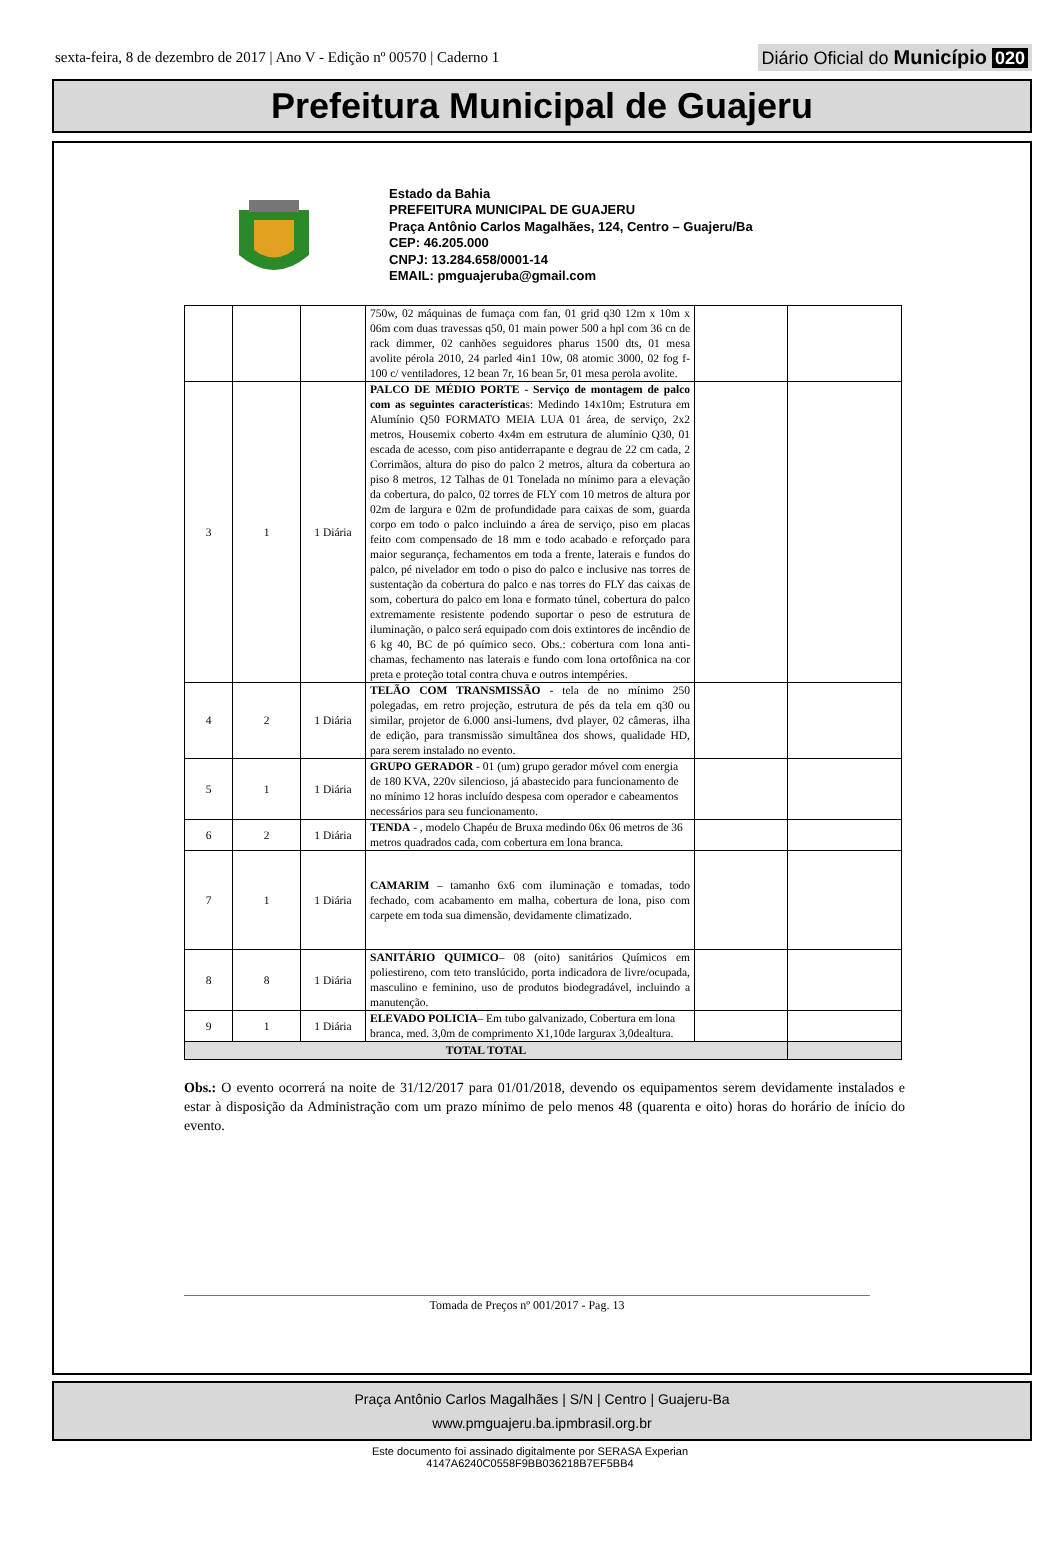sexta-feira, 8 de dezembro de 2017 | Ano V - Edição nº 00570 | Caderno 1
Diário Oficial do Município 020
Prefeitura Municipal de Guajeru
Estado da Bahia
PREFEITURA MUNICIPAL DE GUAJERU
Praça Antônio Carlos Magalhães, 124, Centro – Guajeru/Ba
CEP: 46.205.000
CNPJ: 13.284.658/0001-14
EMAIL: pmguajeruba@gmail.com
| | | | 750w, 02 máquinas de fumaça com fan, 01 grid q30 12m x 10m x 06m com duas travessas q50, 01 main power 500 a hpl com 36 cn de rack dimmer, 02 canhões seguidores pharus 1500 dts, 01 mesa avolite pérola 2010, 24 parled 4in1 10w, 08 atomic 3000, 02 fog f-100 c/ ventiladores, 12 bean 7r, 16 bean 5r, 01 mesa perola avolite. | | |
| 3 | 1 | 1 Diária | PALCO DE MÉDIO PORTE - Serviço de montagem de palco com as seguintes característica s: Medindo 14x10m; Estrutura em Alumínio Q50 FORMATO MEIA LUA 01 área, de serviço, 2x2 metros, Housemix coberto 4x4m em estrutura de alumínio Q30, 01 escada de acesso, com piso antiderrapante e degrau de 22 cm cada, 2 Corrimãos, altura do piso do palco 2 metros, altura da cobertura ao piso 8 metros, 12 Talhas de 01 Tonelada no mínimo para a elevação da cobertura, do palco, 02 torres de FLY com 10 metros de altura por 02m de largura e 02m de profundidade para caixas de som, guarda corpo em todo o palco incluindo a área de serviço, piso em placas feito com compensado de 18 mm e todo acabado e reforçado para maior segurança, fechamentos em toda a frente, laterais e fundos do palco, pé nivelador em todo o piso do palco e inclusive nas torres de sustentação da cobertura do palco e nas torres do FLY das caixas de som, cobertura do palco em lona e formato túnel, cobertura do palco extremamente resistente podendo suportar o peso de estrutura de iluminação, o palco será equipado com dois extintores de incêndio de 6 kg 40, BC de pó químico seco. Obs.: cobertura com lona anti-chamas, fechamento nas laterais e fundo com lona ortofônica na cor preta e proteção total contra chuva e outros intempéries. | | |
| 4 | 2 | 1 Diária | TELÃO COM TRANSMISSÃO - tela de no mínimo 250 polegadas, em retro projeção, estrutura de pés da tela em q30 ou similar, projetor de 6.000 ansi-lumens, dvd player, 02 câmeras, ilha de edição, para transmissão simultânea dos shows, qualidade HD, para serem instalado no evento. | | |
| 5 | 1 | 1 Diária | GRUPO GERADOR - 01 (um) grupo gerador móvel com energia de 180 KVA, 220v silencioso, já abastecido para funcionamento de no mínimo 12 horas incluído despesa com operador e cabeamentos necessários para seu funcionamento. | | |
| 6 | 2 | 1 Diária | TENDA - , modelo Chapéu de Bruxa medindo 06x 06 metros de 36 metros quadrados cada, com cobertura em lona branca. | | |
| 7 | 1 | 1 Diária | CAMARIM – tamanho 6x6 com iluminação e tomadas, todo fechado, com acabamento em malha, cobertura de lona, piso com carpete em toda sua dimensão, devidamente climatizado. | | |
| 8 | 8 | 1 Diária | SANITÁRIO QUIMICO – 08 (oito) sanitários Químicos em poliestireno, com teto translúcido, porta indicadora de livre/ocupada, masculino e feminino, uso de produtos biodegradável, incluindo a manutenção. | | |
| 9 | 1 | 1 Diária | ELEVADO POLICIA – Em tubo galvanizado, Cobertura em lona branca, med. 3,0m de comprimento X1,10de largurax 3,0dealtura. | | |
| TOTAL TOTAL | | | | | |
Obs.: O evento ocorrerá na noite de 31/12/2017 para 01/01/2018, devendo os equipamentos serem devidamente instalados e estar à disposição da Administração com um prazo mínimo de pelo menos 48 (quarenta e oito) horas do horário de início do evento.
Tomada de Preços nº 001/2017 - Pag. 13
Praça Antônio Carlos Magalhães | S/N | Centro | Guajeru-Ba
www.pmguajeru.ba.ipmbrasil.org.br
Este documento foi assinado digitalmente por SERASA Experian
4147A6240C0558F9BB036218B7EF5BB4